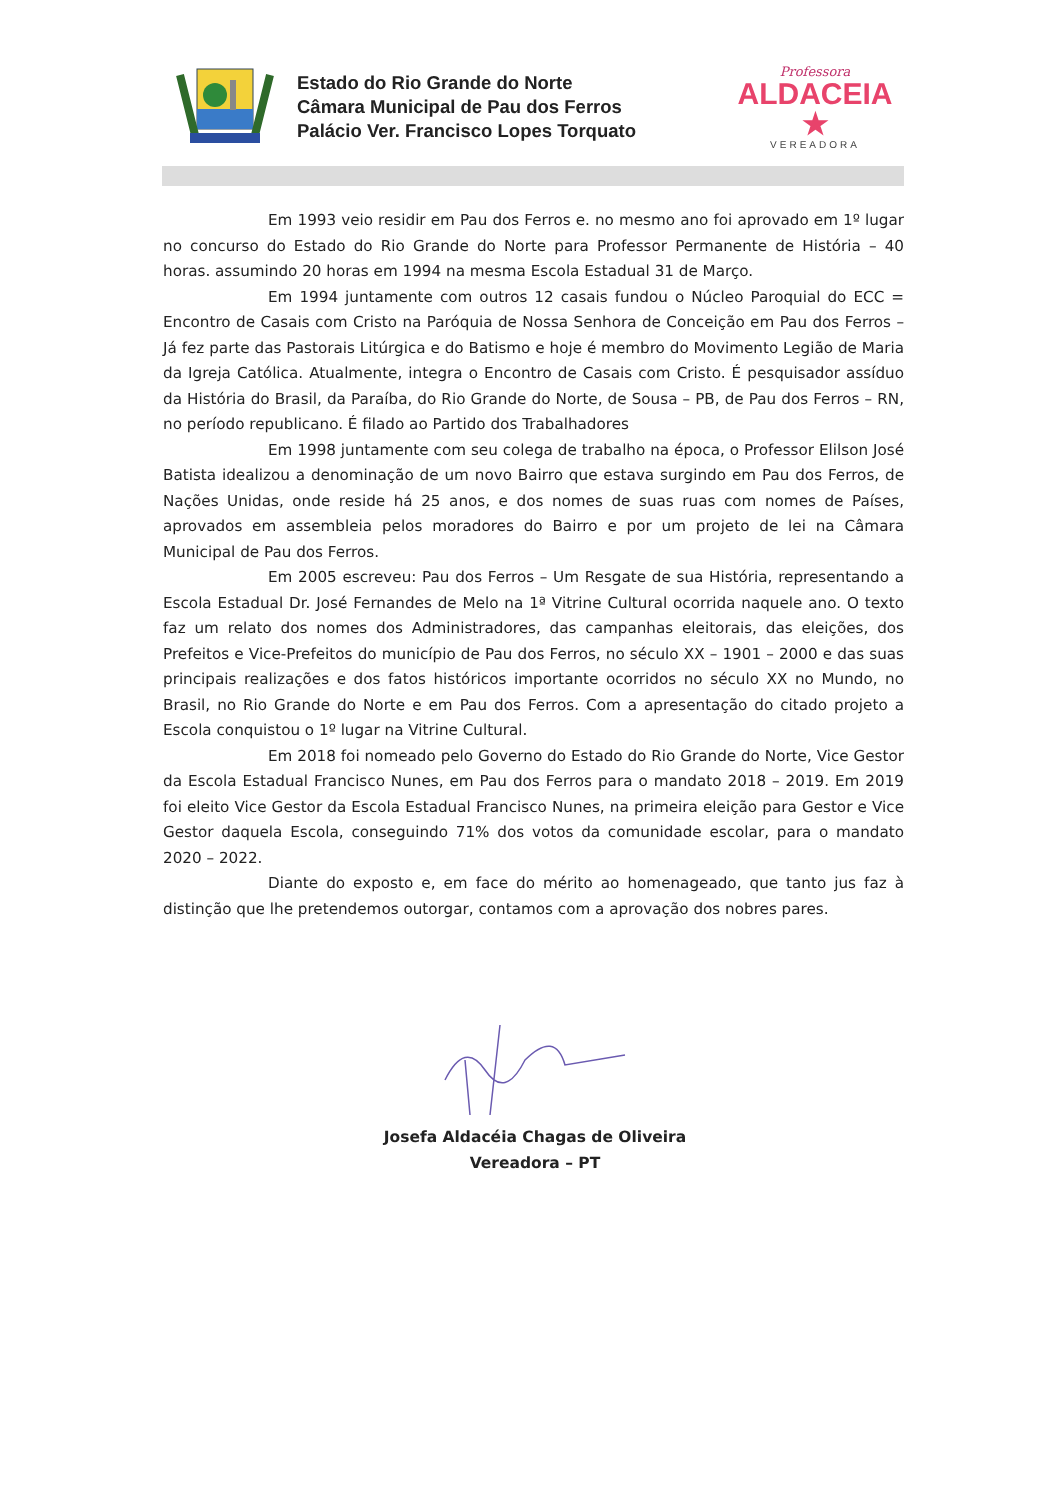Estado do Rio Grande do Norte
Câmara Municipal de Pau dos Ferros
Palácio Ver. Francisco Lopes Torquato
Professora
ALDACEIA ★
VEREADORA
Em 1993 veio residir em Pau dos Ferros e. no mesmo ano foi aprovado em 1º lugar no concurso do Estado do Rio Grande do Norte para Professor Permanente de História – 40 horas. assumindo 20 horas em 1994 na mesma Escola Estadual 31 de Março.
Em 1994 juntamente com outros 12 casais fundou o Núcleo Paroquial do ECC = Encontro de Casais com Cristo na Paróquia de Nossa Senhora de Conceição em Pau dos Ferros – Já fez parte das Pastorais Litúrgica e do Batismo e hoje é membro do Movimento Legião de Maria da Igreja Católica. Atualmente, integra o Encontro de Casais com Cristo. É pesquisador assíduo da História do Brasil, da Paraíba, do Rio Grande do Norte, de Sousa – PB, de Pau dos Ferros – RN, no período republicano. É filado ao Partido dos Trabalhadores
Em 1998 juntamente com seu colega de trabalho na época, o Professor Elilson José Batista idealizou a denominação de um novo Bairro que estava surgindo em Pau dos Ferros, de Nações Unidas, onde reside há 25 anos, e dos nomes de suas ruas com nomes de Países, aprovados em assembleia pelos moradores do Bairro e por um projeto de lei na Câmara Municipal de Pau dos Ferros.
Em 2005 escreveu: Pau dos Ferros – Um Resgate de sua História, representando a Escola Estadual Dr. José Fernandes de Melo na 1ª Vitrine Cultural ocorrida naquele ano. O texto faz um relato dos nomes dos Administradores, das campanhas eleitorais, das eleições, dos Prefeitos e Vice-Prefeitos do município de Pau dos Ferros, no século XX – 1901 – 2000 e das suas principais realizações e dos fatos históricos importante ocorridos no século XX no Mundo, no Brasil, no Rio Grande do Norte e em Pau dos Ferros. Com a apresentação do citado projeto a Escola conquistou o 1º lugar na Vitrine Cultural.
Em 2018 foi nomeado pelo Governo do Estado do Rio Grande do Norte, Vice Gestor da Escola Estadual Francisco Nunes, em Pau dos Ferros para o mandato 2018 – 2019. Em 2019 foi eleito Vice Gestor da Escola Estadual Francisco Nunes, na primeira eleição para Gestor e Vice Gestor daquela Escola, conseguindo 71% dos votos da comunidade escolar, para o mandato 2020 – 2022.
Diante do exposto e, em face do mérito ao homenageado, que tanto jus faz à distinção que lhe pretendemos outorgar, contamos com a aprovação dos nobres pares.
Josefa Aldacéia Chagas de Oliveira
Vereadora – PT